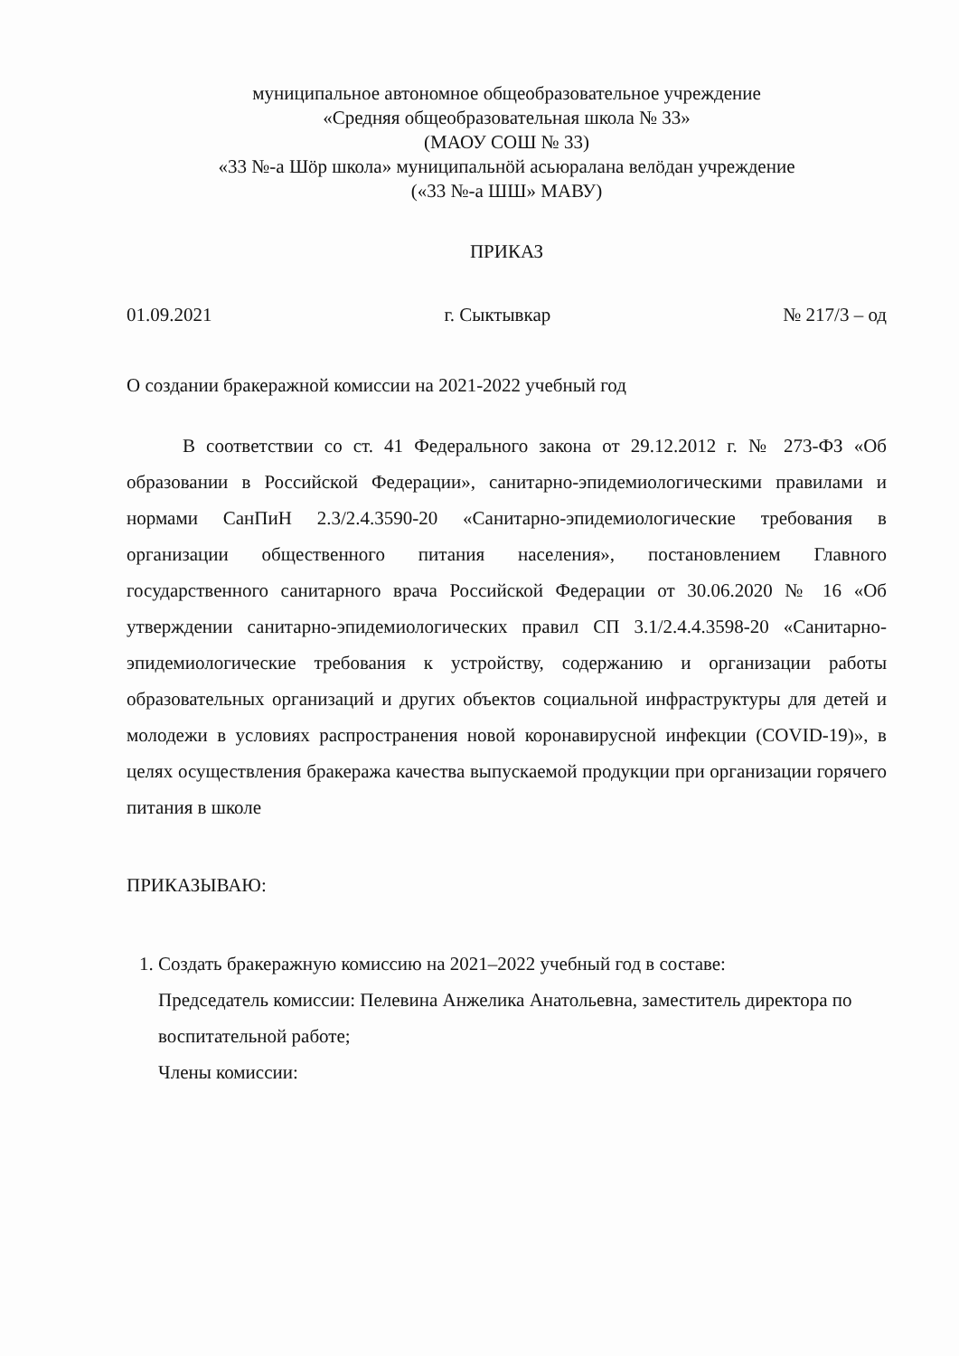муниципальное автономное общеобразовательное учреждение
«Средняя общеобразовательная школа № 33»
(МАОУ СОШ № 33)
«33 №-а Шӧр школа» муниципальнӧй асьюралана велӧдан учреждение
(«33 №-а ШШ» МАВУ)
ПРИКАЗ
01.09.2021 г. Сыктывкар № 217/3 – од
О создании бракеражной комиссии на 2021-2022 учебный год
В соответствии со ст. 41 Федерального закона от 29.12.2012 г. № 273-ФЗ «Об образовании в Российской Федерации», санитарно-эпидемиологическими правилами и нормами СанПиН 2.3/2.4.3590-20 «Санитарно-эпидемиологические требования в организации общественного питания населения», постановлением Главного государственного санитарного врача Российской Федерации от 30.06.2020 № 16 «Об утверждении санитарно-эпидемиологических правил СП 3.1/2.4.4.3598-20 «Санитарно-эпидемиологические требования к устройству, содержанию и организации работы образовательных организаций и других объектов социальной инфраструктуры для детей и молодежи в условиях распространения новой коронавирусной инфекции (COVID-19)», в целях осуществления бракеража качества выпускаемой продукции при организации горячего питания в школе
ПРИКАЗЫВАЮ:
1. Создать бракеражную комиссию на 2021–2022 учебный год в составе:
Председатель комиссии: Пелевина Анжелика Анатольевна, заместитель директора по воспитательной работе;
Члены комиссии: